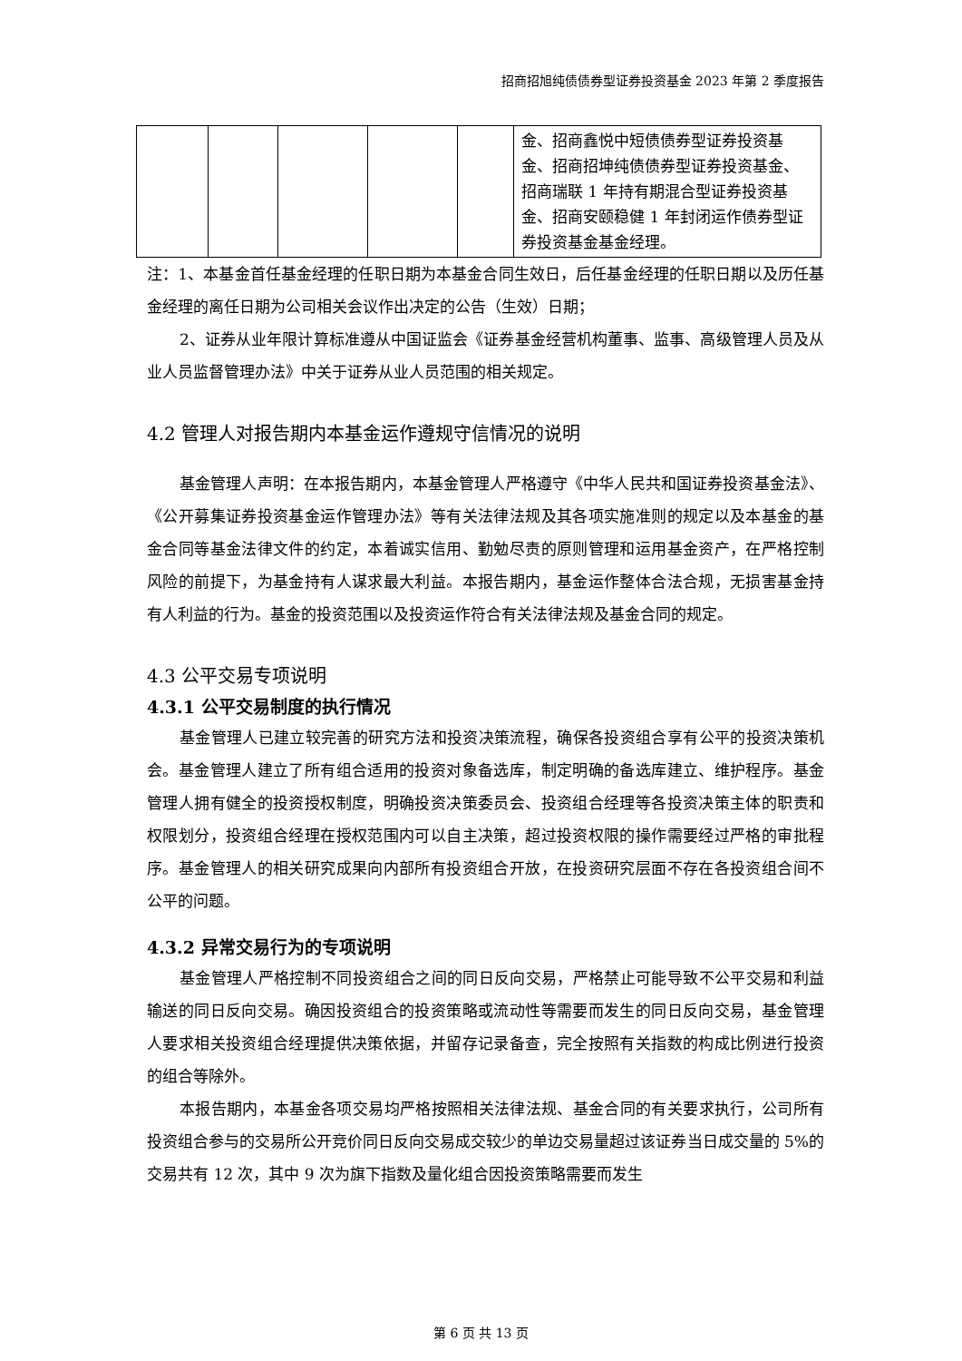招商招旭纯债债券型证券投资基金 2023 年第 2 季度报告
| | | | | | 金、招商鑫悦中短债债券型证券投资基金、招商招坤纯债债券型证券投资基金、招商瑞联 1 年持有期混合型证券投资基金、招商安颐稳健 1 年封闭运作债券型证券投资基金基金经理。 |
注：1、本基金首任基金经理的任职日期为本基金合同生效日，后任基金经理的任职日期以及历任基金经理的离任日期为公司相关会议作出决定的公告（生效）日期；
2、证券从业年限计算标准遵从中国证监会《证券基金经营机构董事、监事、高级管理人员及从业人员监督管理办法》中关于证券从业人员范围的相关规定。
4.2 管理人对报告期内本基金运作遵规守信情况的说明
基金管理人声明：在本报告期内，本基金管理人严格遵守《中华人民共和国证券投资基金法》、《公开募集证券投资基金运作管理办法》等有关法律法规及其各项实施准则的规定以及本基金的基金合同等基金法律文件的约定，本着诚实信用、勤勉尽责的原则管理和运用基金资产，在严格控制风险的前提下，为基金持有人谋求最大利益。本报告期内，基金运作整体合法合规，无损害基金持有人利益的行为。基金的投资范围以及投资运作符合有关法律法规及基金合同的规定。
4.3 公平交易专项说明
4.3.1 公平交易制度的执行情况
基金管理人已建立较完善的研究方法和投资决策流程，确保各投资组合享有公平的投资决策机会。基金管理人建立了所有组合适用的投资对象备选库，制定明确的备选库建立、维护程序。基金管理人拥有健全的投资授权制度，明确投资决策委员会、投资组合经理等各投资决策主体的职责和权限划分，投资组合经理在授权范围内可以自主决策，超过投资权限的操作需要经过严格的审批程序。基金管理人的相关研究成果向内部所有投资组合开放，在投资研究层面不存在各投资组合间不公平的问题。
4.3.2 异常交易行为的专项说明
基金管理人严格控制不同投资组合之间的同日反向交易，严格禁止可能导致不公平交易和利益输送的同日反向交易。确因投资组合的投资策略或流动性等需要而发生的同日反向交易，基金管理人要求相关投资组合经理提供决策依据，并留存记录备查，完全按照有关指数的构成比例进行投资的组合等除外。
本报告期内，本基金各项交易均严格按照相关法律法规、基金合同的有关要求执行，公司所有投资组合参与的交易所公开竞价同日反向交易成交较少的单边交易量超过该证券当日成交量的 5%的交易共有 12 次，其中 9 次为旗下指数及量化组合因投资策略需要而发生
第 6 页 共 13 页